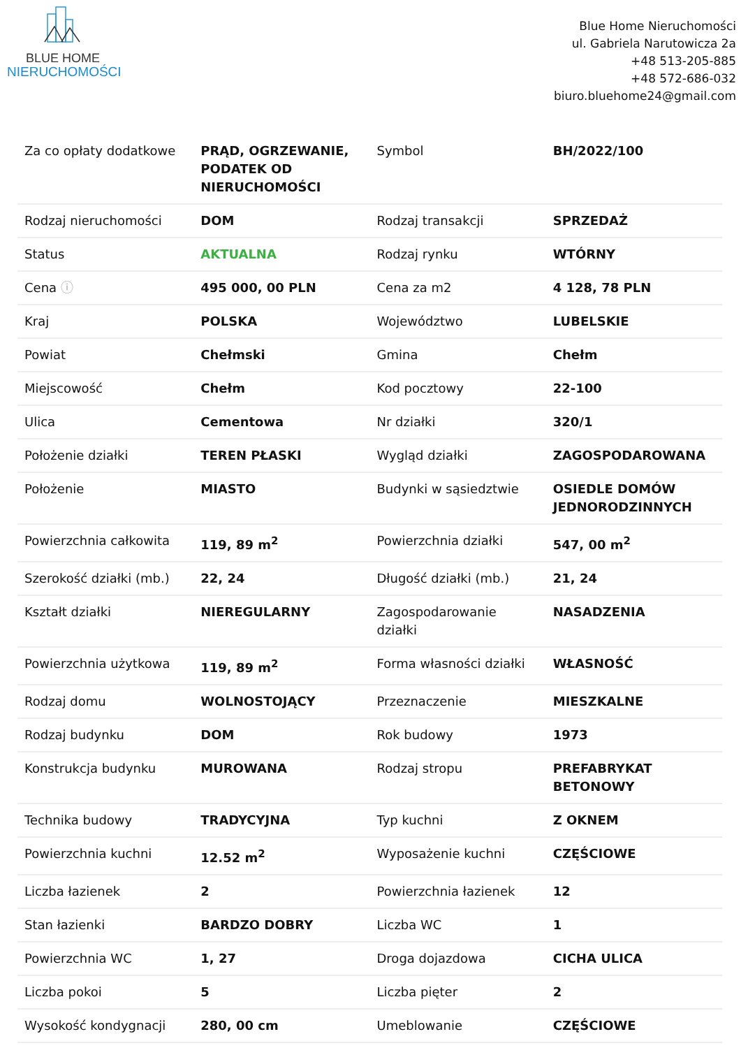BLUE HOME
NIERUCHOMOŚCI
Blue Home Nieruchomości
ul. Gabriela Narutowicza 2a
+48 513-205-885
+48 572-686-032
biuro.bluehome24@gmail.com
| Za co opłaty dodatkowe | PRĄD, OGRZEWANIE, PODATEK OD NIERUCHOMOŚCI | Symbol | BH/2022/100 |
| Rodzaj nieruchomości | DOM | Rodzaj transakcji | SPRZEDAŻ |
| Status | AKTUALNA | Rodzaj rynku | WTÓRNY |
| Cena ⓘ | 495 000, 00 PLN | Cena za m2 | 4 128, 78 PLN |
| Kraj | POLSKA | Województwo | LUBELSKIE |
| Powiat | Chełmski | Gmina | Chełm |
| Miejscowość | Chełm | Kod pocztowy | 22-100 |
| Ulica | Cementowa | Nr działki | 320/1 |
| Położenie działki | TEREN PŁASKI | Wygląd działki | ZAGOSPODAROWANA |
| Położenie | MIASTO | Budynki w sąsiedztwie | OSIEDLE DOMÓW JEDNORODZINNYCH |
| Powierzchnia całkowita | 119, 89 m<sup>2</sup> | Powierzchnia działki | 547, 00 m<sup>2</sup> |
| Szerokość działki (mb.) | 22, 24 | Długość działki (mb.) | 21, 24 |
| Kształt działki | NIEREGULARNY | Zagospodarowanie działki | NASADZENIA |
| Powierzchnia użytkowa | 119, 89 m<sup>2</sup> | Forma własności działki | WŁASNOŚĆ |
| Rodzaj domu | WOLNOSTOJĄCY | Przeznaczenie | MIESZKALNE |
| Rodzaj budynku | DOM | Rok budowy | 1973 |
| Konstrukcja budynku | MUROWANA | Rodzaj stropu | PREFABRYKAT BETONOWY |
| Technika budowy | TRADYCYJNA | Typ kuchni | Z OKNEM |
| Powierzchnia kuchni | 12.52 m<sup>2</sup> | Wyposażenie kuchni | CZĘŚCIOWE |
| Liczba łazienek | 2 | Powierzchnia łazienek | 12 |
| Stan łazienki | BARDZO DOBRY | Liczba WC | 1 |
| Powierzchnia WC | 1, 27 | Droga dojazdowa | CICHA ULICA |
| Liczba pokoi | 5 | Liczba pięter | 2 |
| Wysokość kondygnacji | 280, 00 cm | Umeblowanie | CZĘŚCIOWE |